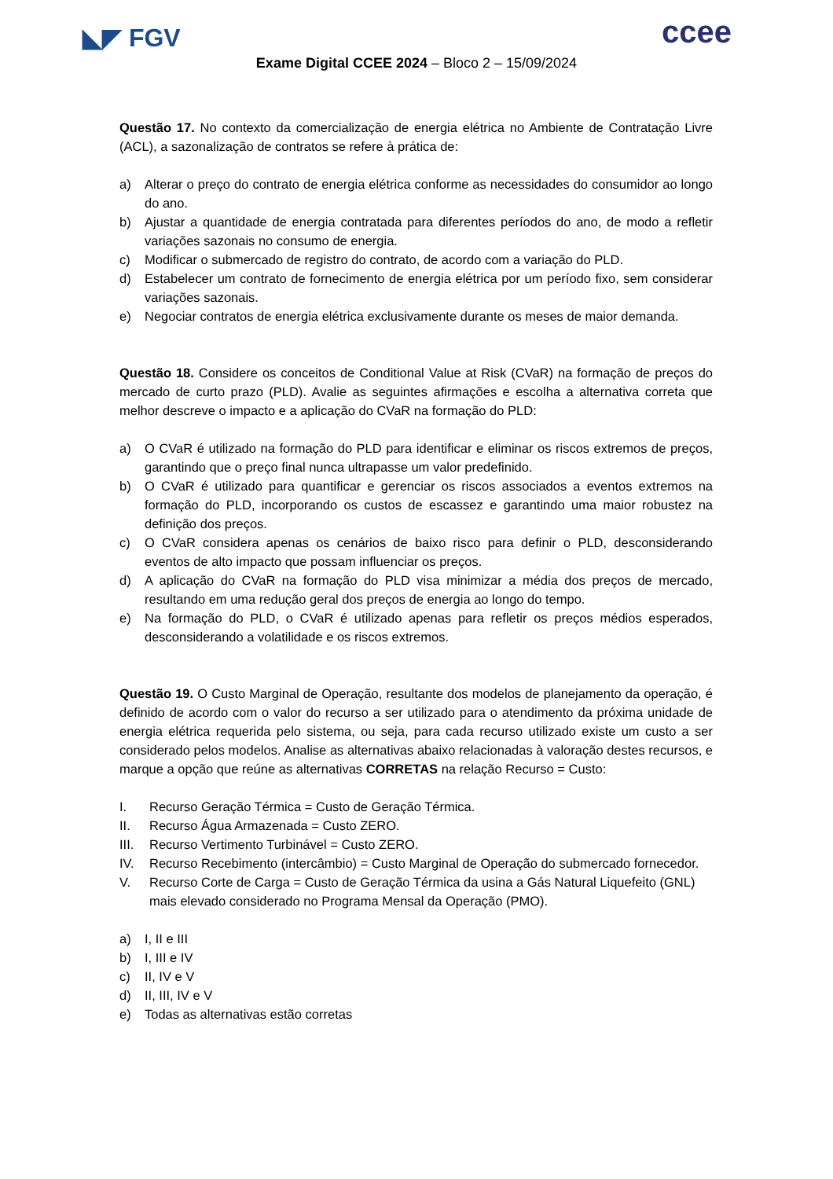◣◤ FGV ccee
Exame Digital CCEE 2024 – Bloco 2 – 15/09/2024
Questão 17. No contexto da comercialização de energia elétrica no Ambiente de Contratação Livre (ACL), a sazonalização de contratos se refere à prática de:
a) Alterar o preço do contrato de energia elétrica conforme as necessidades do consumidor ao longo do ano.
b) Ajustar a quantidade de energia contratada para diferentes períodos do ano, de modo a refletir variações sazonais no consumo de energia.
c) Modificar o submercado de registro do contrato, de acordo com a variação do PLD.
d) Estabelecer um contrato de fornecimento de energia elétrica por um período fixo, sem considerar variações sazonais.
e) Negociar contratos de energia elétrica exclusivamente durante os meses de maior demanda.
Questão 18. Considere os conceitos de Conditional Value at Risk (CVaR) na formação de preços do mercado de curto prazo (PLD). Avalie as seguintes afirmações e escolha a alternativa correta que melhor descreve o impacto e a aplicação do CVaR na formação do PLD:
a) O CVaR é utilizado na formação do PLD para identificar e eliminar os riscos extremos de preços, garantindo que o preço final nunca ultrapasse um valor predefinido.
b) O CVaR é utilizado para quantificar e gerenciar os riscos associados a eventos extremos na formação do PLD, incorporando os custos de escassez e garantindo uma maior robustez na definição dos preços.
c) O CVaR considera apenas os cenários de baixo risco para definir o PLD, desconsiderando eventos de alto impacto que possam influenciar os preços.
d) A aplicação do CVaR na formação do PLD visa minimizar a média dos preços de mercado, resultando em uma redução geral dos preços de energia ao longo do tempo.
e) Na formação do PLD, o CVaR é utilizado apenas para refletir os preços médios esperados, desconsiderando a volatilidade e os riscos extremos.
Questão 19. O Custo Marginal de Operação, resultante dos modelos de planejamento da operação, é definido de acordo com o valor do recurso a ser utilizado para o atendimento da próxima unidade de energia elétrica requerida pelo sistema, ou seja, para cada recurso utilizado existe um custo a ser considerado pelos modelos. Analise as alternativas abaixo relacionadas à valoração destes recursos, e marque a opção que reúne as alternativas CORRETAS na relação Recurso = Custo:
I. Recurso Geração Térmica = Custo de Geração Térmica.
II. Recurso Água Armazenada = Custo ZERO.
III. Recurso Vertimento Turbinável = Custo ZERO.
IV. Recurso Recebimento (intercâmbio) = Custo Marginal de Operação do submercado fornecedor.
V. Recurso Corte de Carga = Custo de Geração Térmica da usina a Gás Natural Liquefeito (GNL) mais elevado considerado no Programa Mensal da Operação (PMO).
a) I, II e III
b) I, III e IV
c) II, IV e V
d) II, III, IV e V
e) Todas as alternativas estão corretas